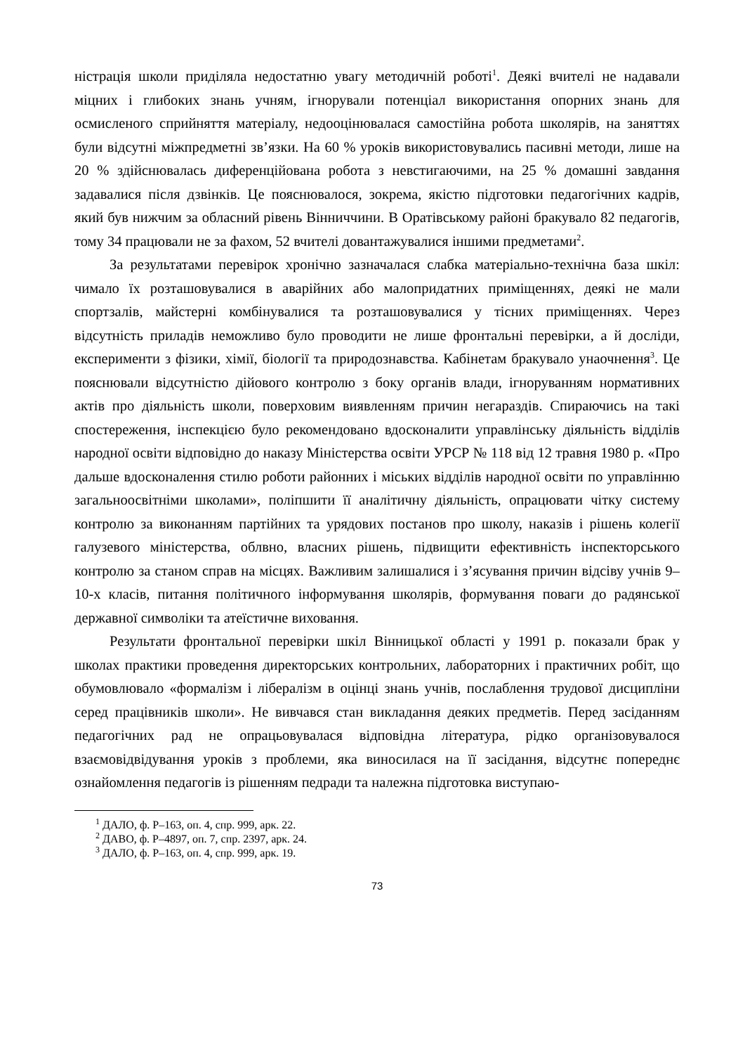ністрація школи приділяла недостатню увагу методичній роботі<sup>1</sup>. Деякі вчителі не надавали міцних і глибоких знань учням, ігнорували потенціал використання опорних знань для осмисленого сприйняття матеріалу, недооцінювалася самостійна робота школярів, на заняттях були відсутні міжпредметні зв’язки. На 60 % уроків використовувались пасивні методи, лише на 20 % здійснювалась диференційована робота з невстигаючими, на 25 % домашні завдання задавалися після дзвінків. Це пояснювалося, зокрема, якістю підготовки педагогічних кадрів, який був нижчим за обласний рівень Вінниччини. В Оратівському районі бракувало 82 педагогів, тому 34 працювали не за фахом, 52 вчителі довантажувалися іншими предметами<sup>2</sup>.
За результатами перевірок хронічно зазначалася слабка матеріально-технічна база шкіл: чимало їх розташовувалися в аварійних або малопридатних приміщеннях, деякі не мали спортзалів, майстерні комбінувалися та розташовувалися у тісних приміщеннях. Через відсутність приладів неможливо було проводити не лише фронтальні перевірки, а й досліди, експерименти з фізики, хімії, біології та природознавства. Кабінетам бракувало унаочнення<sup>3</sup>. Це пояснювали відсутністю дійового контролю з боку органів влади, ігноруванням нормативних актів про діяльність школи, поверховим виявленням причин негараздів. Спираючись на такі спостереження, інспекцією було рекомендовано вдосконалити управлінську діяльність відділів народної освіти відповідно до наказу Міністерства освіти УРСР № 118 від 12 травня 1980 р. «Про дальше вдосконалення стилю роботи районних і міських відділів народної освіти по управлінню загальноосвітніми школами», поліпшити її аналітичну діяльність, опрацювати чітку систему контролю за виконанням партійних та урядових постанов про школу, наказів і рішень колегії галузевого міністерства, облвно, власних рішень, підвищити ефективність інспекторського контролю за станом справ на місцях. Важливим залишалися і з’ясування причин відсіву учнів 9–10-х класів, питання політичного інформування школярів, формування поваги до радянської державної символіки та атеїстичне виховання.
Результати фронтальної перевірки шкіл Вінницької області у 1991 р. показали брак у школах практики проведення директорських контрольних, лабораторних і практичних робіт, що обумовлювало «формалізм і лібералізм в оцінці знань учнів, послаблення трудової дисципліни серед працівників школи». Не вивчався стан викладання деяких предметів. Перед засіданням педагогічних рад не опрацьовувалася відповідна література, рідко організовувалося взаємовідвідування уроків з проблеми, яка виносилася на її засідання, відсутнє попереднє ознайомлення педагогів із рішенням педради та належна підготовка виступаю-
<sup>1</sup> ДАЛО, ф. Р–163, оп. 4, спр. 999, арк. 22.
<sup>2</sup> ДАВО, ф. Р–4897, оп. 7, спр. 2397, арк. 24.
<sup>3</sup> ДАЛО, ф. Р–163, оп. 4, спр. 999, арк. 19.
73